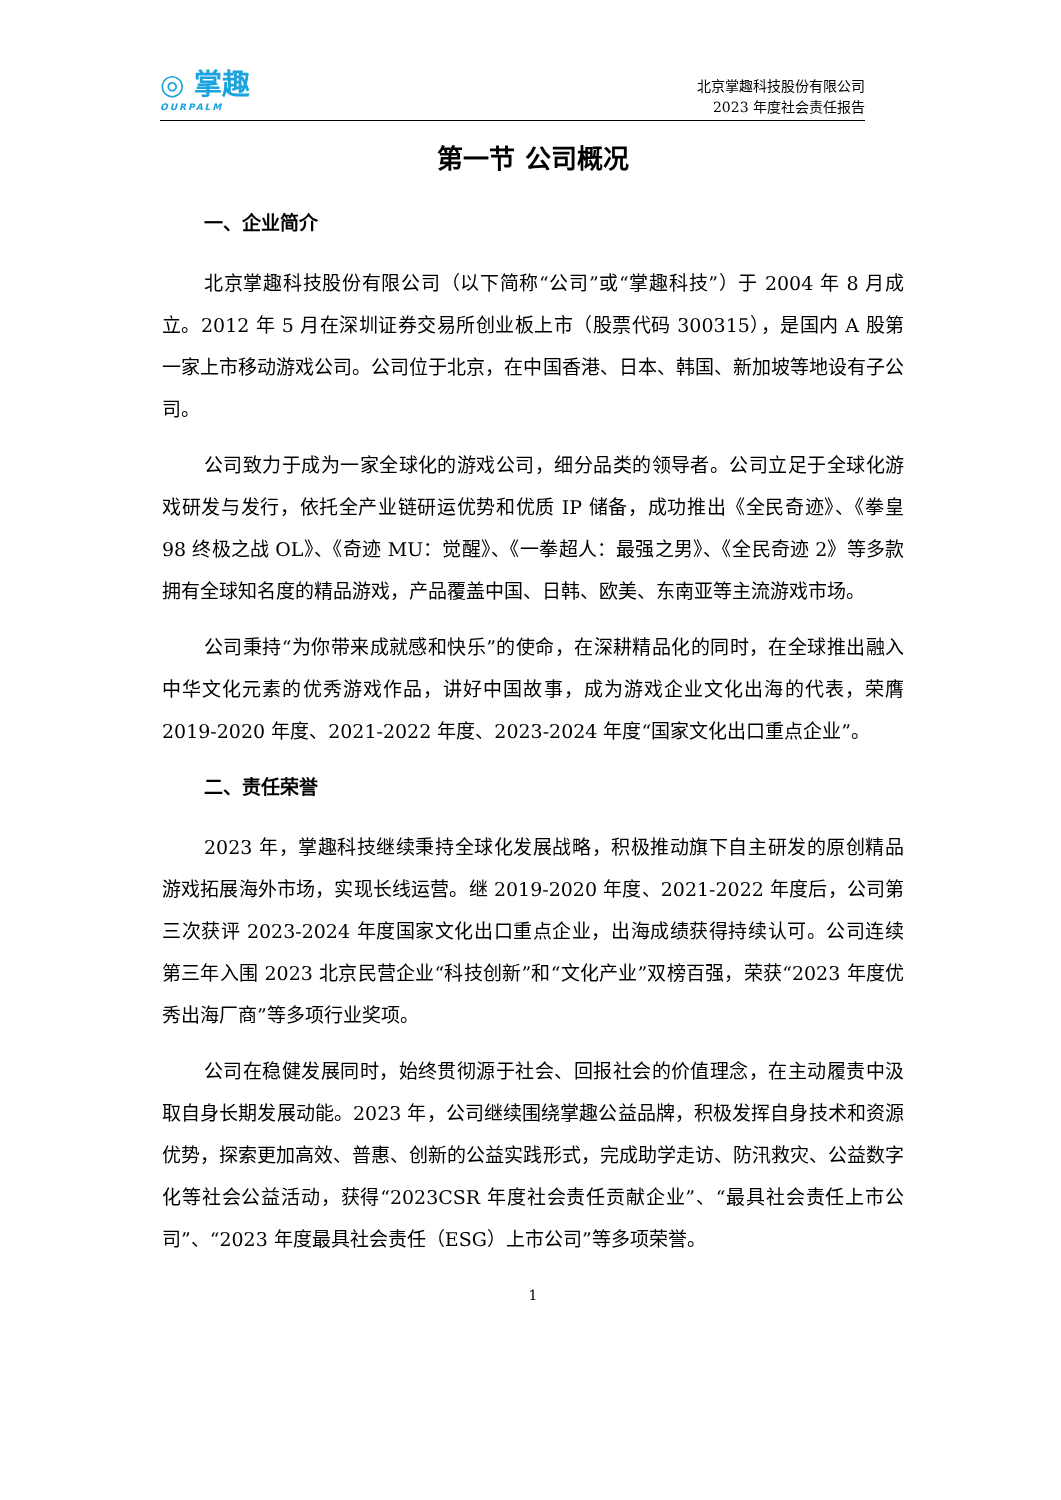◎ 掌趣
OURPALM
北京掌趣科技股份有限公司
2023 年度社会责任报告
第一节 公司概况
一、企业简介
北京掌趣科技股份有限公司（以下简称“公司”或“掌趣科技”）于 2004 年 8 月成立。2012 年 5 月在深圳证券交易所创业板上市（股票代码 300315），是国内 A 股第一家上市移动游戏公司。公司位于北京，在中国香港、日本、韩国、新加坡等地设有子公司。
公司致力于成为一家全球化的游戏公司，细分品类的领导者。公司立足于全球化游戏研发与发行，依托全产业链研运优势和优质 IP 储备，成功推出《全民奇迹》、《拳皇 98 终极之战 OL》、《奇迹 MU：觉醒》、《一拳超人：最强之男》、《全民奇迹 2》等多款拥有全球知名度的精品游戏，产品覆盖中国、日韩、欧美、东南亚等主流游戏市场。
公司秉持“为你带来成就感和快乐”的使命，在深耕精品化的同时，在全球推出融入中华文化元素的优秀游戏作品，讲好中国故事，成为游戏企业文化出海的代表，荣膺 2019-2020 年度、2021-2022 年度、2023-2024 年度“国家文化出口重点企业”。
二、责任荣誉
2023 年，掌趣科技继续秉持全球化发展战略，积极推动旗下自主研发的原创精品游戏拓展海外市场，实现长线运营。继 2019-2020 年度、2021-2022 年度后，公司第三次获评 2023-2024 年度国家文化出口重点企业，出海成绩获得持续认可。公司连续第三年入围 2023 北京民营企业“科技创新”和“文化产业”双榜百强，荣获“2023 年度优秀出海厂商”等多项行业奖项。
公司在稳健发展同时，始终贯彻源于社会、回报社会的价值理念，在主动履责中汲取自身长期发展动能。2023 年，公司继续围绕掌趣公益品牌，积极发挥自身技术和资源优势，探索更加高效、普惠、创新的公益实践形式，完成助学走访、防汛救灾、公益数字化等社会公益活动，获得“2023CSR 年度社会责任贡献企业”、“最具社会责任上市公司”、“2023 年度最具社会责任（ESG）上市公司”等多项荣誉。
1